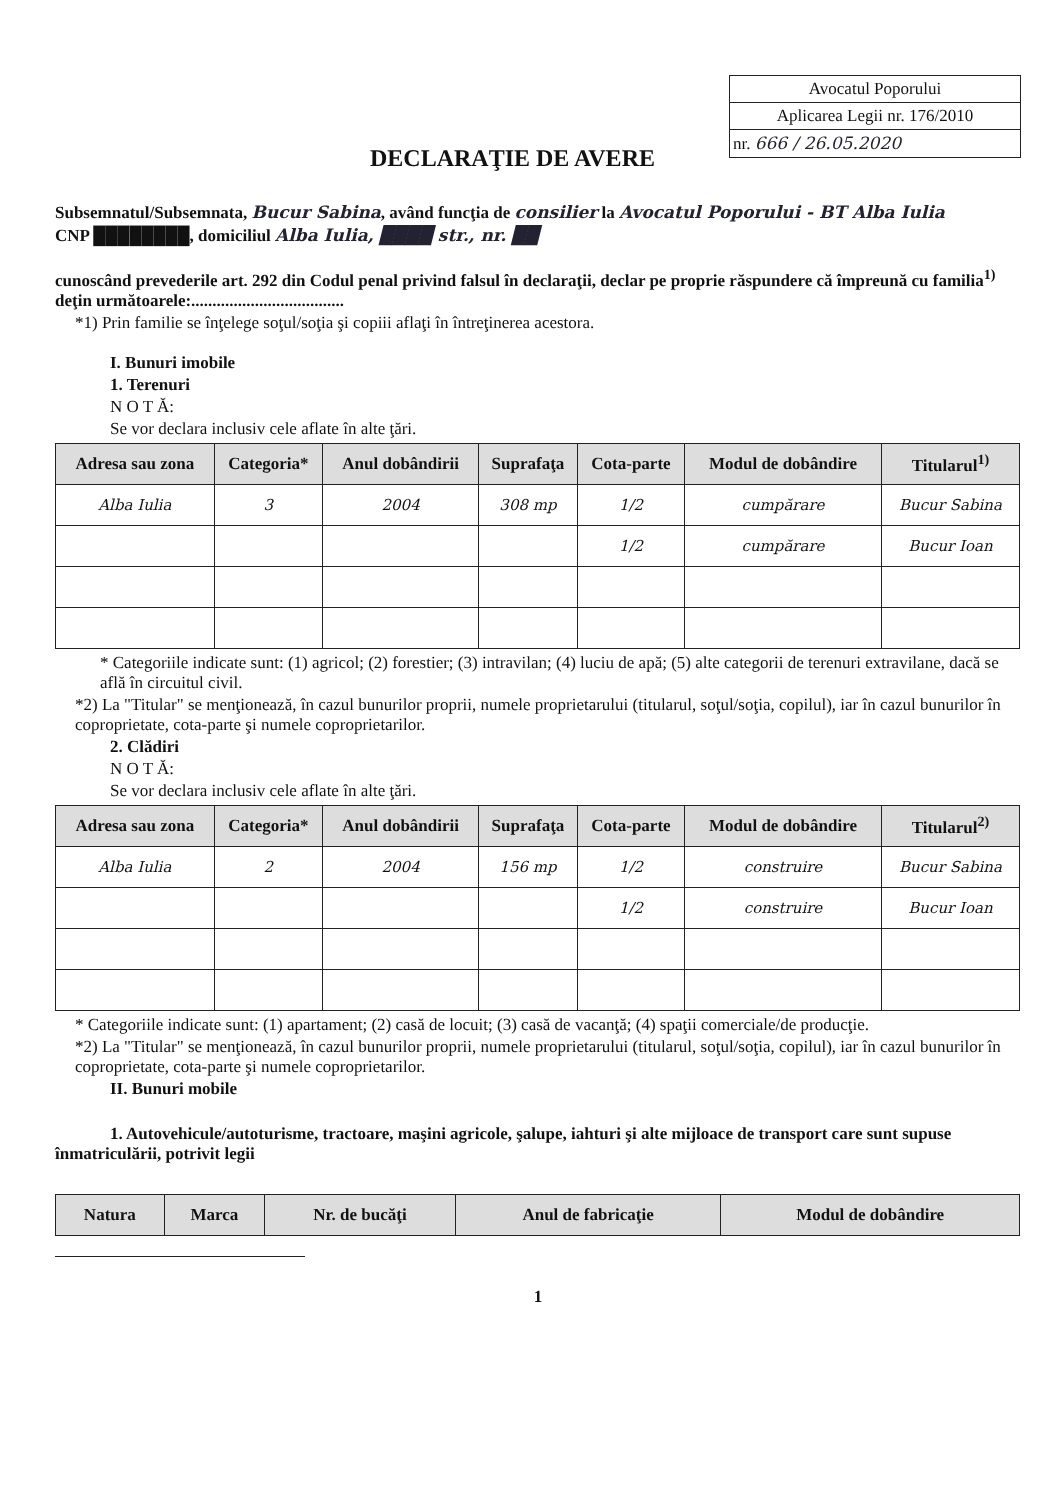Avocatul Poporului
Aplicarea Legii nr. 176/2010
nr. 666 / 26.05.2020
DECLARAŢIE DE AVERE
Subsemnatul/Subsemnata, Bucur Sabina, având funcţia de consilier la Avocatul Poporului - BT Alba Iulia
CNP ████████, domiciliul Alba Iulia, ████ str., nr. ██
cunoscând prevederile art. 292 din Codul penal privind falsul în declaraţii, declar pe proprie răspundere că împreună cu familia<sup>1)</sup> deţin următoarele:....................................
*1) Prin familie se înţelege soţul/soţia şi copiii aflaţi în întreţinerea acestora.
I. Bunuri imobile
1. Terenuri
N O T Ă:
Se vor declara inclusiv cele aflate în alte ţări.
| Adresa sau zona | Categoria* | Anul dobândirii | Suprafaţa | Cota-parte | Modul de dobândire | Titularul<sup>1)</sup> |
| --- | --- | --- | --- | --- | --- | --- |
| Alba Iulia | 3 | 2004 | 308 mp | 1/2 | cumpărare | Bucur Sabina |
| | | | | 1/2 | cumpărare | Bucur Ioan |
* Categoriile indicate sunt: (1) agricol; (2) forestier; (3) intravilan; (4) luciu de apă; (5) alte categorii de terenuri extravilane, dacă se află în circuitul civil.
*2) La "Titular" se menţionează, în cazul bunurilor proprii, numele proprietarului (titularul, soţul/soţia, copilul), iar în cazul bunurilor în coproprietate, cota-parte şi numele coproprietarilor.
2. Clădiri
N O T Ă:
Se vor declara inclusiv cele aflate în alte ţări.
| Adresa sau zona | Categoria* | Anul dobândirii | Suprafaţa | Cota-parte | Modul de dobândire | Titularul<sup>2)</sup> |
| --- | --- | --- | --- | --- | --- | --- |
| Alba Iulia | 2 | 2004 | 156 mp | 1/2 | construire | Bucur Sabina |
| | | | | 1/2 | construire | Bucur Ioan |
* Categoriile indicate sunt: (1) apartament; (2) casă de locuit; (3) casă de vacanţă; (4) spaţii comerciale/de producţie.
*2) La "Titular" se menţionează, în cazul bunurilor proprii, numele proprietarului (titularul, soţul/soţia, copilul), iar în cazul bunurilor în coproprietate, cota-parte şi numele coproprietarilor.
II. Bunuri mobile
1. Autovehicule/autoturisme, tractoare, maşini agricole, şalupe, iahturi şi alte mijloace de transport care sunt supuse înmatriculării, potrivit legii
| Natura | Marca | Nr. de bucăţi | Anul de fabricaţie | Modul de dobândire |
| --- | --- | --- | --- | --- |
1